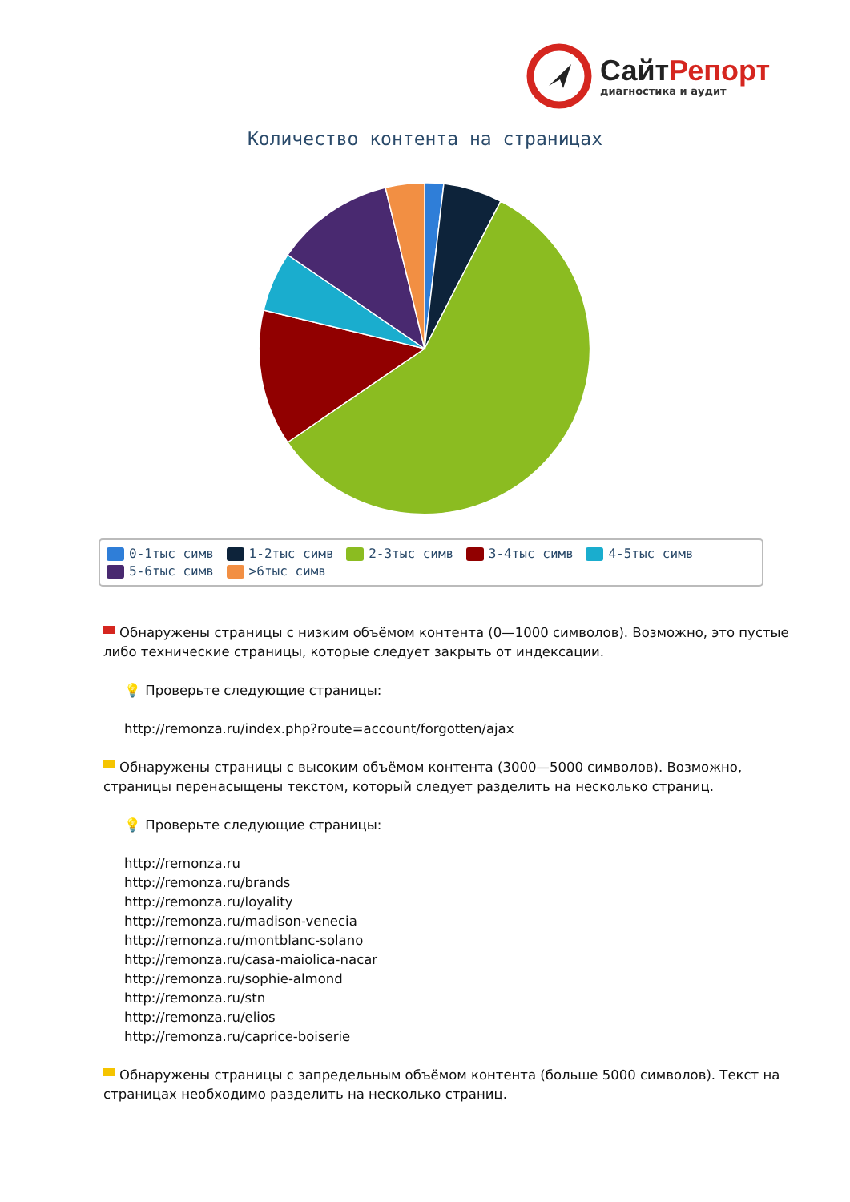СайтРепорт
диагностика и аудит
Количество контента на страницах
0-1тыс симв 1-2тыс симв 2-3тыс симв 3-4тыс симв 4-5тыс симв
5-6тыс симв >6тыс симв
Обнаружены страницы с низким объёмом контента (0—1000 символов). Возможно, это пустые либо технические страницы, которые следует закрыть от индексации.
💡 Проверьте следующие страницы:
http://remonza.ru/index.php?route=account/forgotten/ajax
Обнаружены страницы с высоким объёмом контента (3000—5000 символов). Возможно, страницы перенасыщены текстом, который следует разделить на несколько страниц.
💡 Проверьте следующие страницы:
http://remonza.ru
http://remonza.ru/brands
http://remonza.ru/loyality
http://remonza.ru/madison-venecia
http://remonza.ru/montblanc-solano
http://remonza.ru/casa-maiolica-nacar
http://remonza.ru/sophie-almond
http://remonza.ru/stn
http://remonza.ru/elios
http://remonza.ru/caprice-boiserie
Обнаружены страницы с запредельным объёмом контента (больше 5000 символов). Текст на страницах необходимо разделить на несколько страниц.